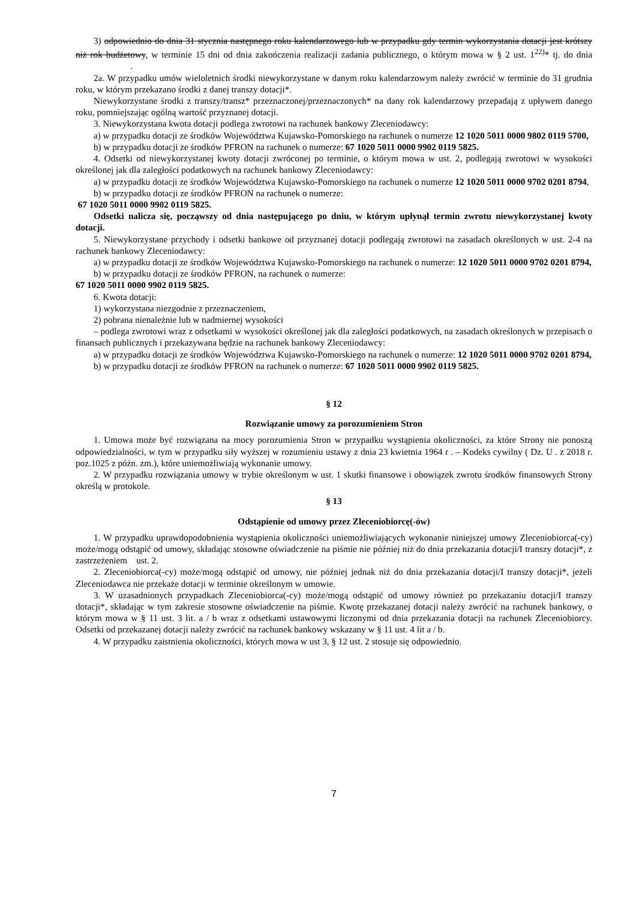3) odpowiednio do dnia 31 stycznia następnego roku kalendarzowego lub w przypadku gdy termin wykorzystania dotacji jest krótszy niż rok budżetowy, w terminie 15 dni od dnia zakończenia realizacji zadania publicznego, o którym mowa w § 2 ust. 1<sup>22)</sup>* tj. do dnia .
2a. W przypadku umów wieloletnich środki niewykorzystane w danym roku kalendarzowym należy zwrócić w terminie do 31 grudnia roku, w którym przekazano środki z danej transzy dotacji*.
Niewykorzystane środki z transzy/transz* przeznaczonej/przeznaczonych* na dany rok kalendarzowy przepadają z upływem danego roku, pomniejszając ogólną wartość przyznanej dotacji.
3. Niewykorzystana kwota dotacji podlega zwrotowi na rachunek bankowy Zleceniodawcy:
a) w przypadku dotacji ze środków Województwa Kujawsko-Pomorskiego na rachunek o numerze 12 1020 5011 0000 9802 0119 5700,
b) w przypadku dotacji ze środków PFRON na rachunek o numerze: 67 1020 5011 0000 9902 0119 5825.
4. Odsetki od niewykorzystanej kwoty dotacji zwróconej po terminie, o którym mowa w ust. 2, podlegają zwrotowi w wysokości określonej jak dla zaległości podatkowych na rachunek bankowy Zleceniodawcy:
a) w przypadku dotacji ze środków Województwa Kujawsko-Pomorskiego na rachunek o numerze 12 1020 5011 0000 9702 0201 8794,
b) w przypadku dotacji ze środków PFRON na rachunek o numerze:
67 1020 5011 0000 9902 0119 5825.
Odsetki nalicza się, począwszy od dnia następującego po dniu, w którym upłynął termin zwrotu niewykorzystanej kwoty dotacji.
5. Niewykorzystane przychody i odsetki bankowe od przyznanej dotacji podlegają zwrotowi na zasadach określonych w ust. 2-4 na rachunek bankowy Zleceniodawcy:
a) w przypadku dotacji ze środków Województwa Kujawsko-Pomorskiego na rachunek o numerze: 12 1020 5011 0000 9702 0201 8794,
b) w przypadku dotacji ze środków PFRON, na rachunek o numerze:
67 1020 5011 0000 9902 0119 5825.
6. Kwota dotacji:
1) wykorzystana niezgodnie z przeznaczeniem,
2) pobrana nienależnie lub w nadmiernej wysokości
– podlega zwrotowi wraz z odsetkami w wysokości określonej jak dla zaległości podatkowych, na zasadach określonych w przepisach o finansach publicznych i przekazywana będzie na rachunek bankowy Zleceniodawcy:
a) w przypadku dotacji ze środków Województwa Kujawsko-Pomorskiego na rachunek o numerze: 12 1020 5011 0000 9702 0201 8794,
b) w przypadku dotacji ze środków PFRON na rachunek o numerze: 67 1020 5011 0000 9902 0119 5825.
§ 12
Rozwiązanie umowy za porozumieniem Stron
1. Umowa może być rozwiązana na mocy porozumienia Stron w przypadku wystąpienia okoliczności, za które Strony nie ponoszą odpowiedzialności, w tym w przypadku siły wyższej w rozumieniu ustawy z dnia 23 kwietnia 1964 r . – Kodeks cywilny ( Dz. U . z 2018 r. poz.1025 z późn. zm.), które uniemożliwiają wykonanie umowy.
2. W przypadku rozwiązania umowy w trybie określonym w ust. 1 skutki finansowe i obowiązek zwrotu środków finansowych Strony określą w protokole.
§ 13
Odstąpienie od umowy przez Zleceniobiorcę(-ów)
1. W przypadku uprawdopodobnienia wystąpienia okoliczności uniemożliwiających wykonanie niniejszej umowy Zleceniobiorca(-cy) może/mogą odstąpić od umowy, składając stosowne oświadczenie na piśmie nie później niż do dnia przekazania dotacji/I transzy dotacji*, z zastrzeżeniem ust. 2.
2. Zleceniobiorca(-cy) może/mogą odstąpić od umowy, nie później jednak niż do dnia przekazania dotacji/I transzy dotacji*, jeżeli Zleceniodawca nie przekaże dotacji w terminie określonym w umowie.
3. W uzasadnionych przypadkach Zleceniobiorca(-cy) może/mogą odstąpić od umowy również po przekazaniu dotacji/I transzy dotacji*, składając w tym zakresie stosowne oświadczenie na piśmie. Kwotę przekazanej dotacji należy zwrócić na rachunek bankowy, o którym mowa w § 11 ust. 3 lit. a / b wraz z odsetkami ustawowymi liczonymi od dnia przekazania dotacji na rachunek Zleceniobiorcy. Odsetki od przekazanej dotacji należy zwrócić na rachunek bankowy wskazany w § 11 ust. 4 lit a / b.
4. W przypadku zaistnienia okoliczności, których mowa w ust 3, § 12 ust. 2 stosuje się odpowiednio.
7